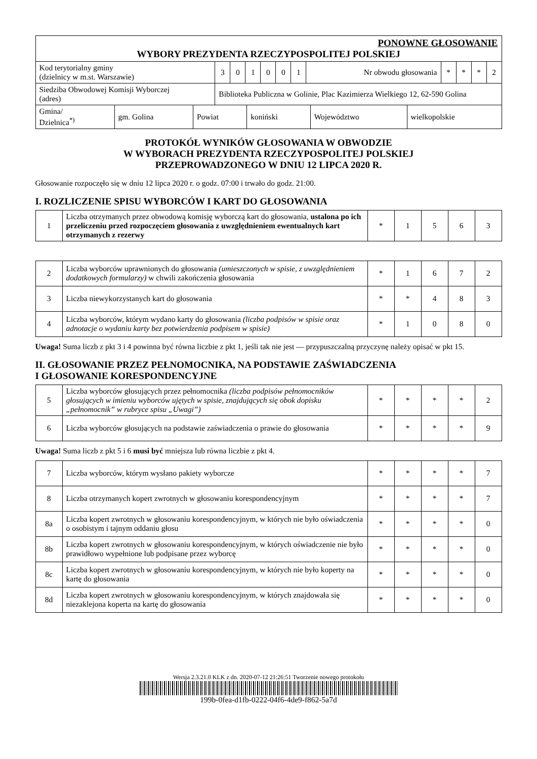| PONOWNE GŁOSOWANIE | | | | | | | | | | | |
| WYBORY PREZYDENTA RZECZYPOSPOLITEJ POLSKIEJ | | | | | | | | | | | |
| Kod terytorialny gminy (dzielnicy w m.st. Warszawie) | 3 | 0 | 1 | 0 | 0 | 1 | Nr obwodu głosowania | * | * | * | 2 |
| Siedziba Obwodowej Komisji Wyborczej (adres) | Biblioteka Publiczna w Golinie, Plac Kazimierza Wielkiego 12, 62-590 Golina | | | | | | | | | | |
| Gmina/ Dzielnica<sup>*)</sup> | gm. Golina | Powiat | koniński | Województwo | wielkopolskie |
PROTOKÓŁ WYNIKÓW GŁOSOWANIA W OBWODZIE
W WYBORACH PREZYDENTA RZECZYPOSPOLITEJ POLSKIEJ
PRZEPROWADZONEGO W DNIU 12 LIPCA 2020 R.
Głosowanie rozpoczęło się w dniu 12 lipca 2020 r. o godz. 07:00 i trwało do godz. 21:00.
I. ROZLICZENIE SPISU WYBORCÓW I KART DO GŁOSOWANIA
| 1 | Liczba otrzymanych przez obwodową komisję wyborczą kart do głosowania, ustalona po ich przeliczeniu przed rozpoczęciem głosowania z uwzględnieniem ewentualnych kart otrzymanych z rezerwy | * | 1 | 5 | 6 | 3 |
| 2 | Liczba wyborców uprawnionych do głosowania (umieszczonych w spisie, z uwzględnieniem dodatkowych formularzy) w chwili zakończenia głosowania | * | 1 | 6 | 7 | 2 |
| 3 | Liczba niewykorzystanych kart do głosowania | * | * | 4 | 8 | 3 |
| 4 | Liczba wyborców, którym wydano karty do głosowania (liczba podpisów w spisie oraz adnotacje o wydaniu karty bez potwierdzenia podpisem w spisie) | * | 1 | 0 | 8 | 0 |
Uwaga! Suma liczb z pkt 3 i 4 powinna być równa liczbie z pkt 1, jeśli tak nie jest — przypuszczalną przyczynę należy opisać w pkt 15.
II. GŁOSOWANIE PRZEZ PEŁNOMOCNIKA, NA PODSTAWIE ZAŚWIADCZENIA
I GŁOSOWANIE KORESPONDENCYJNE
| 5 | Liczba wyborców głosujących przez pełnomocnika (liczba podpisów pełnomocników głosujących w imieniu wyborców ujętych w spisie, znajdujących się obok dopisku „pełnomocnik” w rubryce spisu „Uwagi”) | * | * | * | * | 2 |
| 6 | Liczba wyborców głosujących na podstawie zaświadczenia o prawie do głosowania | * | * | * | * | 9 |
Uwaga! Suma liczb z pkt 5 i 6 musi być mniejsza lub równa liczbie z pkt 4.
| 7 | Liczba wyborców, którym wysłano pakiety wyborcze | * | * | * | * | 7 |
| 8 | Liczba otrzymanych kopert zwrotnych w głosowaniu korespondencyjnym | * | * | * | * | 7 |
| 8a | Liczba kopert zwrotnych w głosowaniu korespondencyjnym, w których nie było oświadczenia o osobistym i tajnym oddaniu głosu | * | * | * | * | 0 |
| 8b | Liczba kopert zwrotnych w głosowaniu korespondencyjnym, w których oświadczenie nie było prawidłowo wypełnione lub podpisane przez wyborcę | * | * | * | * | 0 |
| 8c | Liczba kopert zwrotnych w głosowaniu korespondencyjnym, w których nie było koperty na kartę do głosowania | * | * | * | * | 0 |
| 8d | Liczba kopert zwrotnych w głosowaniu korespondencyjnym, w których znajdowała się niezaklejona koperta na kartę do głosowania | * | * | * | * | 0 |
Wersja 2.3.21.0 KLK z dn. 2020-07-12 21:26:51 Tworzenie nowego protokołu
199b-0fea-d1fb-0222-04f6-4de9-f862-5a7d